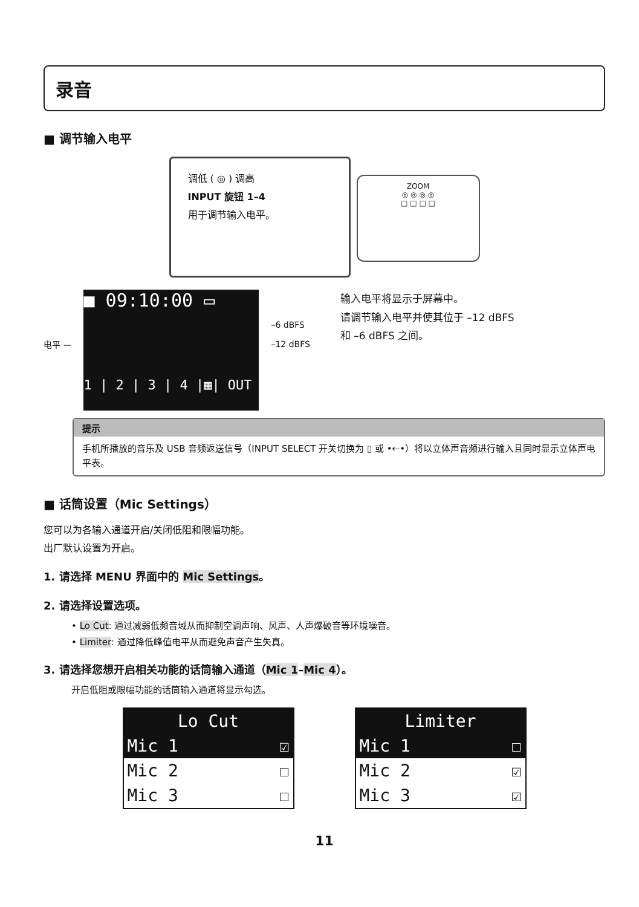录音
■ 调节输入电平
调低 ( ◎ ) 调高
INPUT 旋钮 1–4
用于调节输入电平。
ZOOM
◎ ◎ ◎ ◎
□ □ □ □
电平 —
■ 09:10:00 ▭
1 | 2 | 3 | 4 |▦| OUT
–6 dBFS
–12 dBFS
输入电平将显示于屏幕中。
请调节输入电平并使其位于 –12 dBFS
和 –6 dBFS 之间。
提示
手机所播放的音乐及 USB 音频返送信号（INPUT SELECT 开关切换为 ▯ 或 •⇠•）将以立体声音频进行输入且同时显示立体声电平表。
■ 话筒设置（Mic Settings）
您可以为各输入通道开启/关闭低阻和限幅功能。
出厂默认设置为开启。
1. 请选择 MENU 界面中的 Mic Settings。
2. 请选择设置选项。
• Lo Cut: 通过减弱低频音域从而抑制空调声响、风声、人声爆破音等环境噪音。
• Limiter: 通过降低峰值电平从而避免声音产生失真。
3. 请选择您想开启相关功能的话筒输入通道（Mic 1–Mic 4）。
开启低阻或限幅功能的话筒输入通道将显示勾选。
Lo Cut
Mic 1 ☑
Mic 2 ☐
Mic 3 ☐
Limiter
Mic 1 ☐
Mic 2 ☑
Mic 3 ☑
11